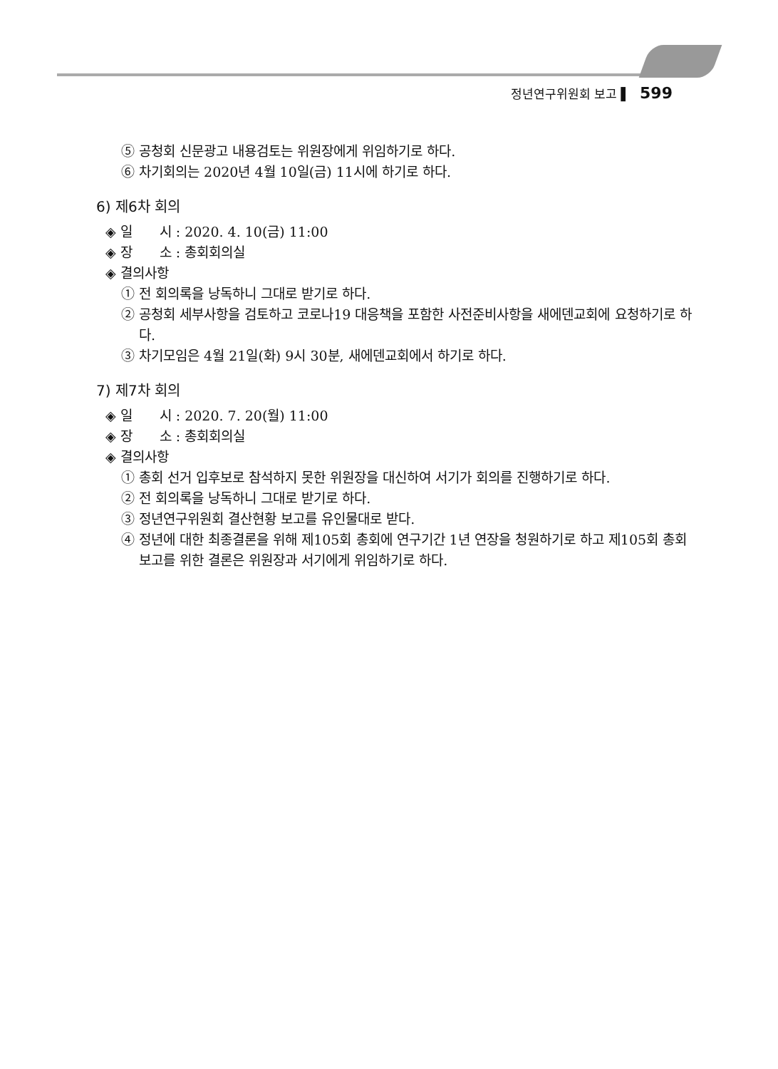정년연구위원회 보고 ▌ 599
⑤ 공청회 신문광고 내용검토는 위원장에게 위임하기로 하다.
⑥ 차기회의는 2020년 4월 10일(금) 11시에 하기로 하다.
6) 제6차 회의
◈ 일　　시 : 2020. 4. 10(금) 11:00
◈ 장　　소 : 총회회의실
◈ 결의사항
① 전 회의록을 낭독하니 그대로 받기로 하다.
② 공청회 세부사항을 검토하고 코로나19 대응책을 포함한 사전준비사항을 새에덴교회에 요청하기로 하다.
③ 차기모임은 4월 21일(화) 9시 30분, 새에덴교회에서 하기로 하다.
7) 제7차 회의
◈ 일　　시 : 2020. 7. 20(월) 11:00
◈ 장　　소 : 총회회의실
◈ 결의사항
① 총회 선거 입후보로 참석하지 못한 위원장을 대신하여 서기가 회의를 진행하기로 하다.
② 전 회의록을 낭독하니 그대로 받기로 하다.
③ 정년연구위원회 결산현황 보고를 유인물대로 받다.
④ 정년에 대한 최종결론을 위해 제105회 총회에 연구기간 1년 연장을 청원하기로 하고 제105회 총회 보고를 위한 결론은 위원장과 서기에게 위임하기로 하다.